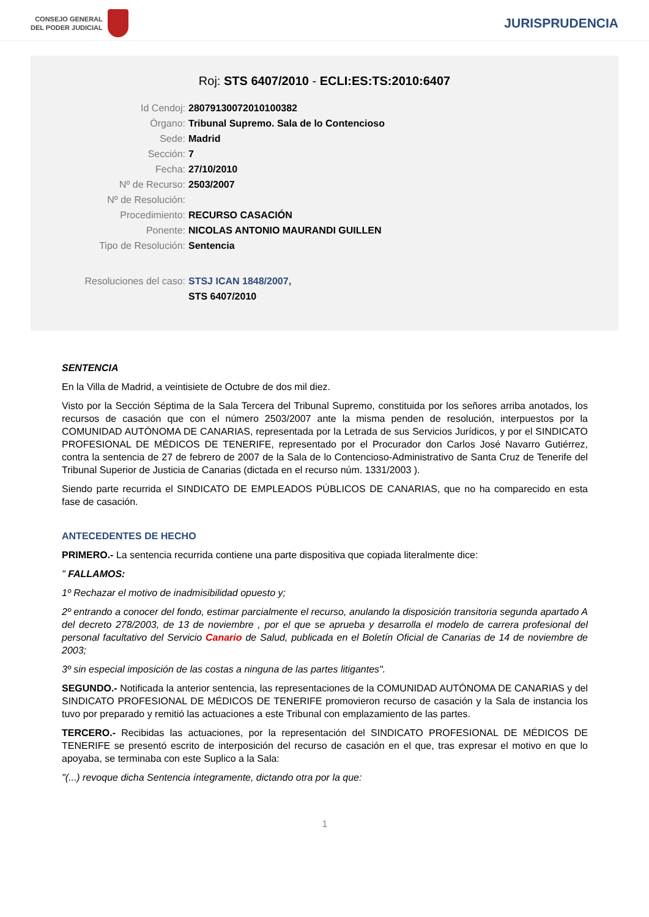CONSEJO GENERAL
DEL PODER JUDICIAL
JURISPRUDENCIA
Roj: STS 6407/2010 - ECLI:ES:TS:2010:6407
Id Cendoj: 28079130072010100382
Órgano: Tribunal Supremo. Sala de lo Contencioso
Sede: Madrid
Sección: 7
Fecha: 27/10/2010
Nº de Recurso: 2503/2007
Nº de Resolución:
Procedimiento: RECURSO CASACIÓN
Ponente: NICOLAS ANTONIO MAURANDI GUILLEN
Tipo de Resolución: Sentencia
Resoluciones del caso: STSJ ICAN 1848/2007,
STS 6407/2010
SENTENCIA
En la Villa de Madrid, a veintisiete de Octubre de dos mil diez.
Visto por la Sección Séptima de la Sala Tercera del Tribunal Supremo, constituida por los señores arriba anotados, los recursos de casación que con el número 2503/2007 ante la misma penden de resolución, interpuestos por la COMUNIDAD AUTÓNOMA DE CANARIAS, representada por la Letrada de sus Servicios Jurídicos, y por el SINDICATO PROFESIONAL DE MÉDICOS DE TENERIFE, representado por el Procurador don Carlos José Navarro Gutiérrez, contra la sentencia de 27 de febrero de 2007 de la Sala de lo Contencioso-Administrativo de Santa Cruz de Tenerife del Tribunal Superior de Justicia de Canarias (dictada en el recurso núm. 1331/2003 ).
Siendo parte recurrida el SINDICATO DE EMPLEADOS PÚBLICOS DE CANARIAS, que no ha comparecido en esta fase de casación.
ANTECEDENTES DE HECHO
PRIMERO.- La sentencia recurrida contiene una parte dispositiva que copiada literalmente dice:
" FALLAMOS:
1º Rechazar el motivo de inadmisibilidad opuesto y;
2º entrando a conocer del fondo, estimar parcialmente el recurso, anulando la disposición transitoria segunda apartado A del decreto 278/2003, de 13 de noviembre , por el que se aprueba y desarrolla el modelo de carrera profesional del personal facultativo del Servicio Canario de Salud, publicada en el Boletín Oficial de Canarias de 14 de noviembre de 2003;
3º sin especial imposición de las costas a ninguna de las partes litigantes".
SEGUNDO.- Notificada la anterior sentencia, las representaciones de la COMUNIDAD AUTÓNOMA DE CANARIAS y del SINDICATO PROFESIONAL DE MÉDICOS DE TENERIFE promovieron recurso de casación y la Sala de instancia los tuvo por preparado y remitió las actuaciones a este Tribunal con emplazamiento de las partes.
TERCERO.- Recibidas las actuaciones, por la representación del SINDICATO PROFESIONAL DE MÉDICOS DE TENERIFE se presentó escrito de interposición del recurso de casación en el que, tras expresar el motivo en que lo apoyaba, se terminaba con este Suplico a la Sala:
"(...) revoque dicha Sentencia íntegramente, dictando otra por la que:
1